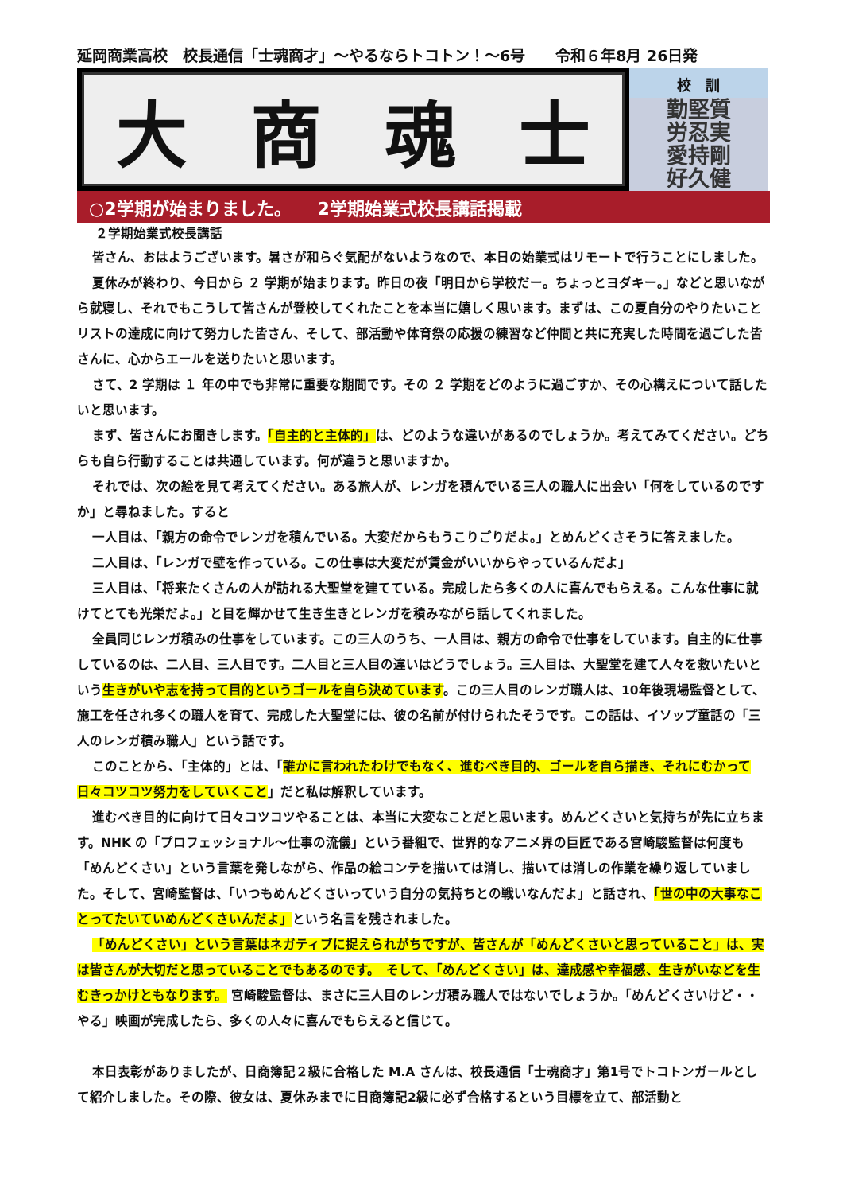延岡商業高校　校長通信「士魂商才」～やるならトコトン！～6号　　令和６年8月 26日発
大商魂士
校　訓
勤堅質
労忍実
愛持剛
好久健
○2学期が始まりました。　　2学期始業式校長講話掲載
２学期始業式校長講話
皆さん、おはようございます。暑さが和らぐ気配がないようなので、本日の始業式はリモートで行うことにしました。
夏休みが終わり、今日から ２ 学期が始まります。昨日の夜「明日から学校だー。ちょっとヨダキー。」などと思いながら就寝し、それでもこうして皆さんが登校してくれたことを本当に嬉しく思います。まずは、この夏自分のやりたいことリストの達成に向けて努力した皆さん、そして、部活動や体育祭の応援の練習など仲間と共に充実した時間を過ごした皆さんに、心からエールを送りたいと思います。
さて、2 学期は １ 年の中でも非常に重要な期間です。その ２ 学期をどのように過ごすか、その心構えについて話したいと思います。
まず、皆さんにお聞きします。「自主的と主体的」は、どのような違いがあるのでしょうか。考えてみてください。どちらも自ら行動することは共通しています。何が違うと思いますか。
それでは、次の絵を見て考えてください。ある旅人が、レンガを積んでいる三人の職人に出会い「何をしているのですか」と尋ねました。すると
一人目は、「親方の命令でレンガを積んでいる。大変だからもうこりごりだよ。」とめんどくさそうに答えました。
二人目は、「レンガで壁を作っている。この仕事は大変だが賃金がいいからやっているんだよ」
三人目は、「将来たくさんの人が訪れる大聖堂を建てている。完成したら多くの人に喜んでもらえる。こんな仕事に就けてとても光栄だよ。」と目を輝かせて生き生きとレンガを積みながら話してくれました。
全員同じレンガ積みの仕事をしています。この三人のうち、一人目は、親方の命令で仕事をしています。自主的に仕事しているのは、二人目、三人目です。二人目と三人目の違いはどうでしょう。三人目は、大聖堂を建て人々を救いたいという生きがいや志を持って目的というゴールを自ら決めています。この三人目のレンガ職人は、10年後現場監督として、施工を任され多くの職人を育て、完成した大聖堂には、彼の名前が付けられたそうです。この話は、イソップ童話の「三人のレンガ積み職人」という話です。
このことから、「主体的」とは、「誰かに言われたわけでもなく、進むべき目的、ゴールを自ら描き、それにむかって日々コツコツ努力をしていくこと」だと私は解釈しています。
進むべき目的に向けて日々コツコツやることは、本当に大変なことだと思います。めんどくさいと気持ちが先に立ちます。NHK の「プロフェッショナル～仕事の流儀」という番組で、世界的なアニメ界の巨匠である宮崎駿監督は何度も「めんどくさい」という言葉を発しながら、作品の絵コンテを描いては消し、描いては消しの作業を繰り返していました。そして、宮崎監督は、「いつもめんどくさいっていう自分の気持ちとの戦いなんだよ」と話され、「世の中の大事なことってたいていめんどくさいんだよ」という名言を残されました。
「めんどくさい」という言葉はネガティブに捉えられがちですが、皆さんが「めんどくさいと思っていること」は、実は皆さんが大切だと思っていることでもあるのです。　そして、「めんどくさい」は、達成感や幸福感、生きがいなどを生むきっかけともなります。 宮崎駿監督は、まさに三人目のレンガ積み職人ではないでしょうか。「めんどくさいけど・・やる」映画が完成したら、多くの人々に喜んでもらえると信じて。
本日表彰がありましたが、日商簿記２級に合格した M.A さんは、校長通信「士魂商才」第1号でトコトンガールとして紹介しました。その際、彼女は、夏休みまでに日商簿記2級に必ず合格するという目標を立て、部活動と